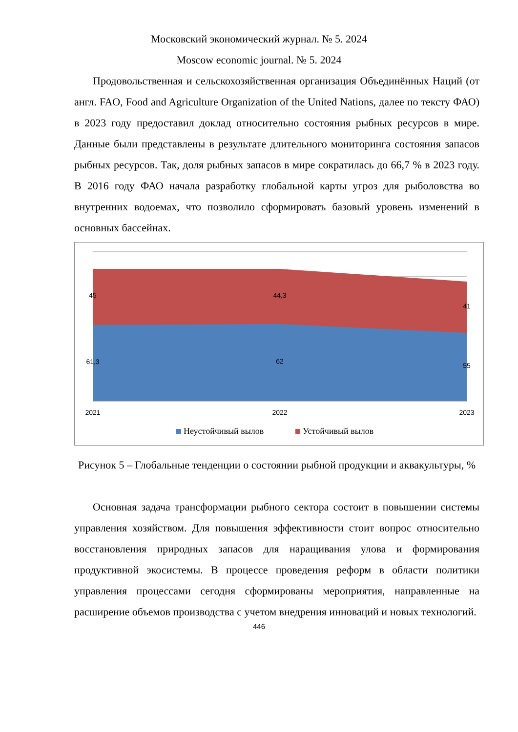Московский экономический журнал. № 5. 2024
Moscow economic journal. № 5. 2024
Продовольственная и сельскохозяйственная организация Объединённых Наций (от англ. FAO, Food and Agriculture Organization of the United Nations, далее по тексту ФАО) в 2023 году предоставил доклад относительно состояния рыбных ресурсов в мире. Данные были представлены в результате длительного мониторинга состояния запасов рыбных ресурсов. Так, доля рыбных запасов в мире сократилась до 66,7 % в 2023 году. В 2016 году ФАО начала разработку глобальной карты угроз для рыболовства во внутренних водоемах, что позволило сформировать базовый уровень изменений в основных бассейнах.
45
44,3
41
61,3
62
55
2021
2022
2023
Неустойчивый вылов
Устойчивый вылов
Рисунок 5 – Глобальные тенденции о состоянии рыбной продукции и аквакультуры, %
Основная задача трансформации рыбного сектора состоит в повышении системы управления хозяйством. Для повышения эффективности стоит вопрос относительно восстановления природных запасов для наращивания улова и формирования продуктивной экосистемы. В процессе проведения реформ в области политики управления процессами сегодня сформированы мероприятия, направленные на расширение объемов производства с учетом внедрения инноваций и новых технологий.
446